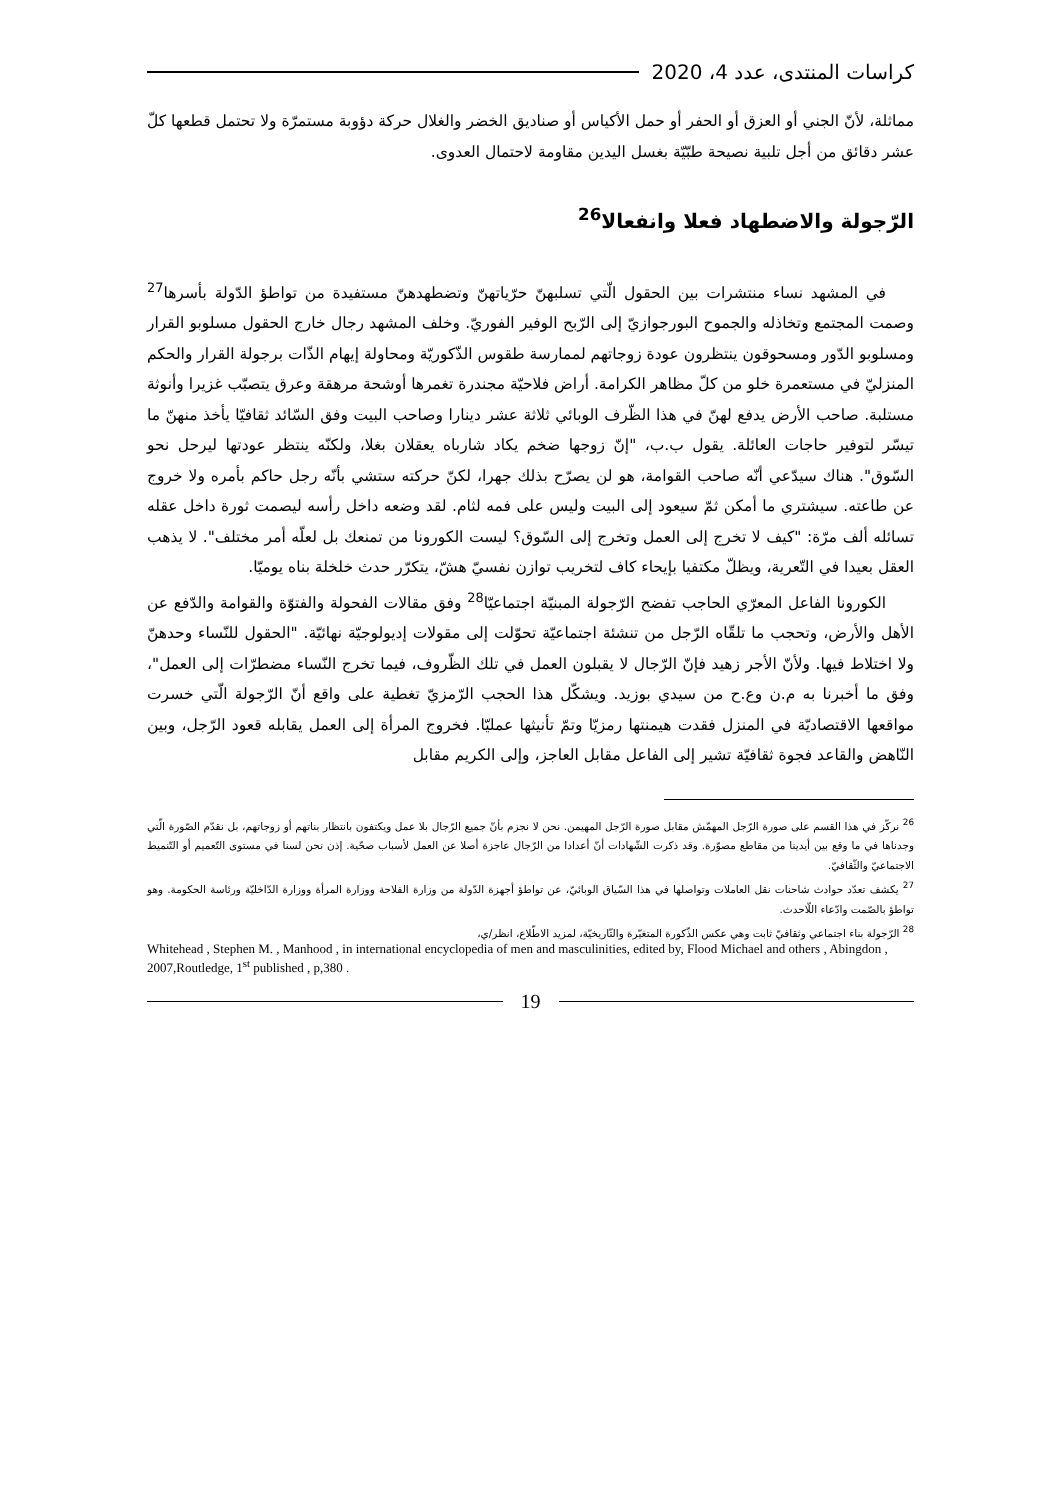كراسات المنتدى، عدد 4، 2020
مماثلة، لأنّ الجني أو العزق أو الحفر أو حمل الأكياس أو صناديق الخضر والغلال حركة دؤوبة مستمرّة ولا تحتمل قطعها كلّ عشر دقائق من أجل تلبية نصيحة طبّيّة بغسل اليدين مقاومة لاحتمال العدوى.
الرّجولة والاضطهاد فعلا وانفعالا<sup>26</sup>
في المشهد نساء منتشرات بين الحقول الّتي تسلبهنّ حرّياتهنّ وتضطهدهنّ مستفيدة من تواطؤ الدّولة بأسرها<sup>27</sup> وصمت المجتمع وتخاذله والجموح البورجوازيّ إلى الرّبح الوفير الفوريّ. وخلف المشهد رجال خارج الحقول مسلوبو القرار ومسلوبو الدّور ومسحوقون ينتظرون عودة زوجاتهم لممارسة طقوس الذّكوريّة ومحاولة إيهام الذّات برجولة القرار والحكم المنزليّ في مستعمرة خلو من كلّ مظاهر الكرامة. أراض فلاحيّة مجندرة تغمرها أوشحة مرهقة وعرق يتصبّب غزيرا وأنوثة مستلبة. صاحب الأرض يدفع لهنّ في هذا الظّرف الوبائي ثلاثة عشر دينارا وصاحب البيت وفق السّائد ثقافيّا يأخذ منهنّ ما تيسّر لتوفير حاجات العائلة. يقول ب.ب، "إنّ زوجها ضخم يكاد شارباه يعقلان بغلا، ولكنّه ينتظر عودتها ليرحل نحو السّوق". هناك سيدّعي أنّه صاحب القوامة، هو لن يصرّح بذلك جهرا، لكنّ حركته ستشي بأنّه رجل حاكم بأمره ولا خروج عن طاعته. سيشتري ما أمكن ثمّ سيعود إلى البيت وليس على فمه لثام. لقد وضعه داخل رأسه ليصمت ثورة داخل عقله تسائله ألف مرّة: "كيف لا تخرج إلى العمل وتخرج إلى السّوق؟ ليست الكورونا من تمنعك بل لعلّه أمر مختلف". لا يذهب العقل بعيدا في التّعرية، ويظلّ مكتفيا بإيحاء كاف لتخريب توازن نفسيّ هشّ، يتكرّر حدث خلخلة بناه يوميّا.
الكورونا الفاعل المعرّي الحاجب تفضح الرّجولة المبنيّة اجتماعيّا<sup>28</sup> وفق مقالات الفحولة والفتوّة والقوامة والدّفع عن الأهل والأرض، وتحجب ما تلقّاه الرّجل من تنشئة اجتماعيّة تحوّلت إلى مقولات إديولوجيّة نهائيّة. "الحقول للنّساء وحدهنّ ولا اختلاط فيها. ولأنّ الأجر زهيد فإنّ الرّجال لا يقبلون العمل في تلك الظّروف، فيما تخرج النّساء مضطرّات إلى العمل"، وفق ما أخبرنا به م.ن وع.ح من سيدي بوزيد. ويشكّل هذا الحجب الرّمزيّ تغطية على واقع أنّ الرّجولة الّتي خسرت مواقعها الاقتصاديّة في المنزل فقدت هيمنتها رمزيّا وتمّ تأنيثها عمليّا. فخروج المرأة إلى العمل يقابله قعود الرّجل، وبين النّاهض والقاعد فجوة ثقافيّة تشير إلى الفاعل مقابل العاجز، وإلى الكريم مقابل
<sup>26</sup> نركّز في هذا القسم على صورة الرّجل المهمّش مقابل صورة الرّجل المهيمن. نحن لا نجزم بأنّ جميع الرّجال بلا عمل ويكتفون بانتظار بناتهم أو زوجاتهم، بل نقدّم الصّورة الّتي وجدناها في ما وقع بين أيدينا من مقاطع مصوّرة. وقد ذكرت الشّهادات أنّ أعدادا من الرّجال عاجزة أصلا عن العمل لأسباب صحّية. إذن نحن لسنا في مستوى التّعميم أو التّنميط الاجتماعيّ والثّقافيّ.
<sup>27</sup> يكشف تعدّد حوادث شاحنات نقل العاملات وتواصلها في هذا السّياق الوبائيّ، عن تواطؤ أجهزة الدّولة من وزارة الفلاحة ووزارة المرأة ووزارة الدّاخليّة ورئاسة الحكومة. وهو تواطؤ بالصّمت وادّعاء اللّاحدث.
<sup>28</sup> الرّجولة بناء اجتماعي وثقافيّ ثابت وهي عكس الذّكورة المتغيّرة والتّاريخيّة، لمزيد الاطّلاع، انظر/ي،
Whitehead , Stephen M. , Manhood , in international encyclopedia of men and masculinities, edited by, Flood Michael and others , Abingdon , 2007,Routledge, 1<sup>st</sup> published , p,380 .
19